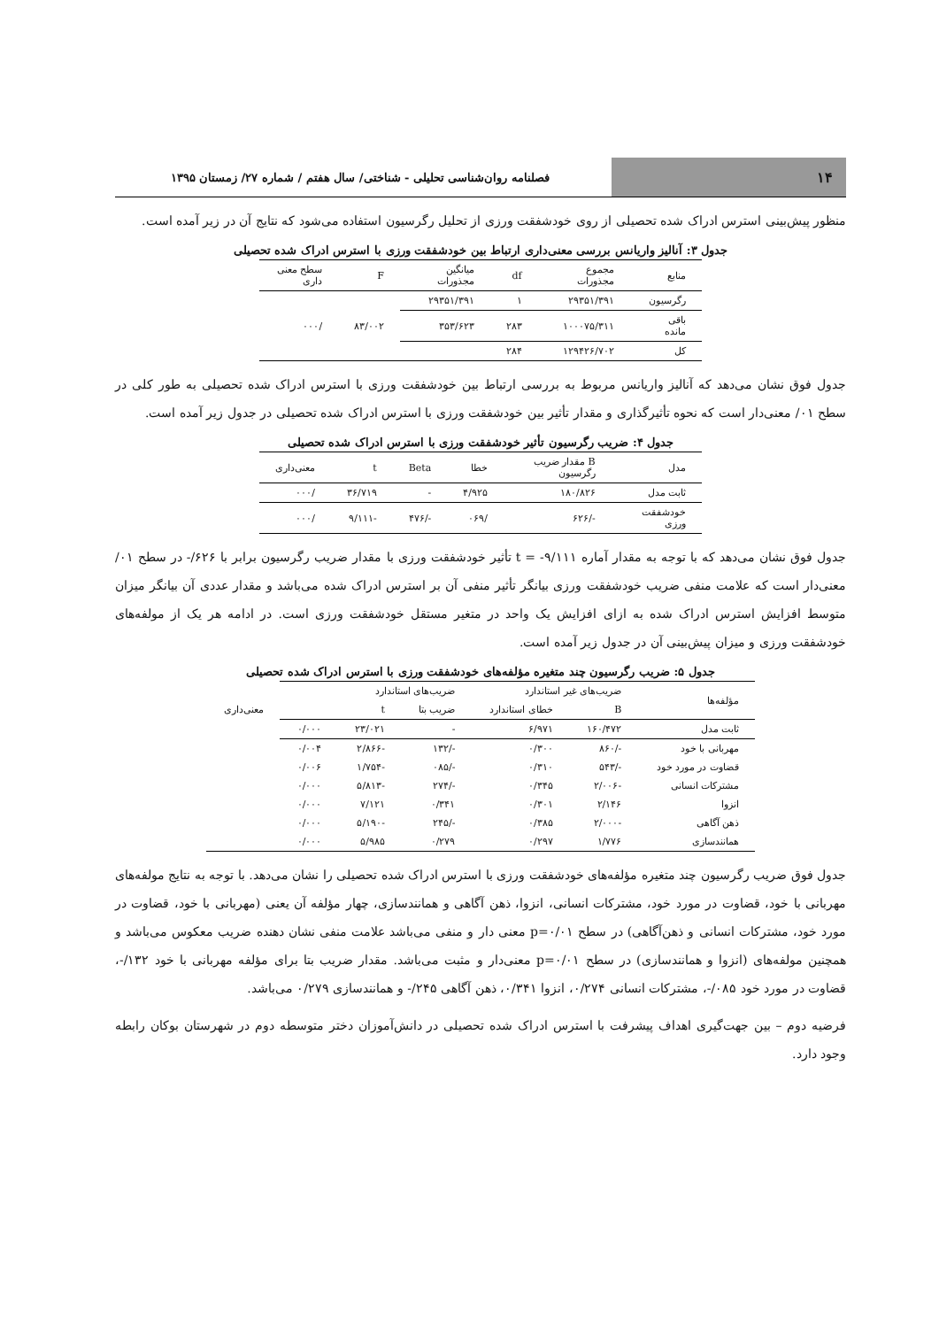۱۴
فصلنامه روان‌شناسی تحلیلی - شناختی/ سال هفتم / شماره ۲۷/ زمستان ۱۳۹۵
منظور پیش‌بینی استرس ادراک شده تحصیلی از روی خودشفقت ورزی از تحلیل رگرسیون استفاده می‌شود که نتایج آن در زیر آمده است.
جدول ۳: آنالیز واریانس بررسی معنی‌داری ارتباط بین خودشفقت ورزی با استرس ادراک شده تحصیلی
| منابع | مجموع مجذورات | df | میانگین مجذورات | F | سطح معنی داری |
| --- | --- | --- | --- | --- | --- |
| رگرسیون | ۲۹۳۵۱/۳۹۱ | ۱ | ۲۹۳۵۱/۳۹۱ | ۸۳/۰۰۲ | /۰۰۰ |
| باقی مانده | ۱۰۰۰۷۵/۳۱۱ | ۲۸۳ | ۳۵۳/۶۲۳ | | |
| کل | ۱۲۹۴۲۶/۷۰۲ | ۲۸۴ | | | |
جدول فوق نشان می‌دهد که آنالیز واریانس مربوط به بررسی ارتباط بین خودشفقت ورزی با استرس ادراک شده تحصیلی به طور کلی در سطح ۰۱/ معنی‌دار است که نحوه تأثیرگذاری و مقدار تأثیر بین خودشفقت ورزی با استرس ادراک شده تحصیلی در جدول زیر آمده است.
جدول ۴: ضریب رگرسیون تأثیر خودشفقت ورزی با استرس ادراک شده تحصیلی
| مدل | B مقدار ضریب رگرسیون | خطا | Beta | t | معنی‌داری |
| --- | --- | --- | --- | --- | --- |
| ثابت مدل | ۱۸۰/۸۲۶ | ۴/۹۲۵ | - | ۳۶/۷۱۹ | /۰۰۰ |
| خودشفقت ورزی | -/۶۲۶ | /۰۶۹ | -/۴۷۶ | -۹/۱۱۱ | /۰۰۰ |
جدول فوق نشان می‌دهد که با توجه به مقدار آماره ۹/۱۱۱- = t تأثیر خودشفقت ورزی با مقدار ضریب رگرسیون برابر با ۶۲۶/- در سطح ۰۱/ معنی‌دار است که علامت منفی ضریب خودشفقت ورزی بیانگر تأثیر منفی آن بر استرس ادراک شده می‌باشد و مقدار عددی آن بیانگر میزان متوسط افزایش استرس ادراک شده به ازای افزایش یک واحد در متغیر مستقل خودشفقت ورزی است. در ادامه هر یک از مولفه‌های خودشفقت ورزی و میزان پیش‌بینی آن در جدول زیر آمده است.
جدول ۵: ضریب رگرسیون چند متغیره مؤلفه‌های خودشفقت ورزی با استرس ادراک شده تحصیلی
| مؤلفه‌ها | ضریب‌های غیر استاندارد | | ضریب‌های استاندارد | | | |
| --- | --- | --- | --- | --- | --- | --- |
| | B | خطای استاندارد | ضریب بتا | t | | معنی‌داری |
| ثابت مدل | ۱۶۰/۴۷۲ | ۶/۹۷۱ | - | ۲۳/۰۲۱ | ۰/۰۰۰ | |
| مهربانی با خود | -/۸۶۰ | ۰/۳۰۰ | -/۱۳۲ | -۲/۸۶۶ | ۰/۰۰۴ | |
| قضاوت در مورد خود | -/۵۴۳ | ۰/۳۱۰ | -/۰۸۵ | -۱/۷۵۴ | ۰/۰۰۶ | |
| مشترکات انسانی | -۲/۰۰۶ | ۰/۳۴۵ | -/۲۷۴ | -۵/۸۱۳ | ۰/۰۰۰ | |
| انزوا | ۲/۱۴۶ | ۰/۳۰۱ | ۰/۳۴۱ | ۷/۱۲۱ | ۰/۰۰۰ | |
| ذهن آگاهی | -۲/۰۰۰ | ۰/۳۸۵ | -/۲۴۵ | -۵/۱۹۰ | ۰/۰۰۰ | |
| همانندسازی | ۱/۷۷۶ | ۰/۲۹۷ | ۰/۲۷۹ | ۵/۹۸۵ | ۰/۰۰۰ | |
جدول فوق ضریب رگرسیون چند متغیره مؤلفه‌های خودشفقت ورزی با استرس ادراک شده تحصیلی را نشان می‌دهد. با توجه به نتایج مولفه‌های مهربانی با خود، قضاوت در مورد خود، مشترکات انسانی، انزوا، ذهن آگاهی و همانندسازی، چهار مؤلفه آن یعنی (مهربانی با خود، قضاوت در مورد خود، مشترکات انسانی و ذهن‌آگاهی) در سطح p=۰/۰۱ معنی دار و منفی می‌باشد علامت منفی نشان دهنده ضریب معکوس می‌باشد و همچنین مولفه‌های (انزوا و همانندسازی) در سطح p=۰/۰۱ معنی‌دار و مثبت می‌باشد. مقدار ضریب بتا برای مؤلفه مهربانی با خود ۱۳۲/-، قضاوت در مورد خود ۰۸۵/-، مشترکات انسانی ۰/۲۷۴، انزوا ۰/۳۴۱، ذهن آگاهی ۲۴۵/- و همانندسازی ۰/۲۷۹ می‌باشد.
فرضیه دوم – بین جهت‌گیری اهداف پیشرفت با استرس ادراک شده تحصیلی در دانش‌آموزان دختر متوسطه دوم در شهرستان بوکان رابطه وجود دارد.